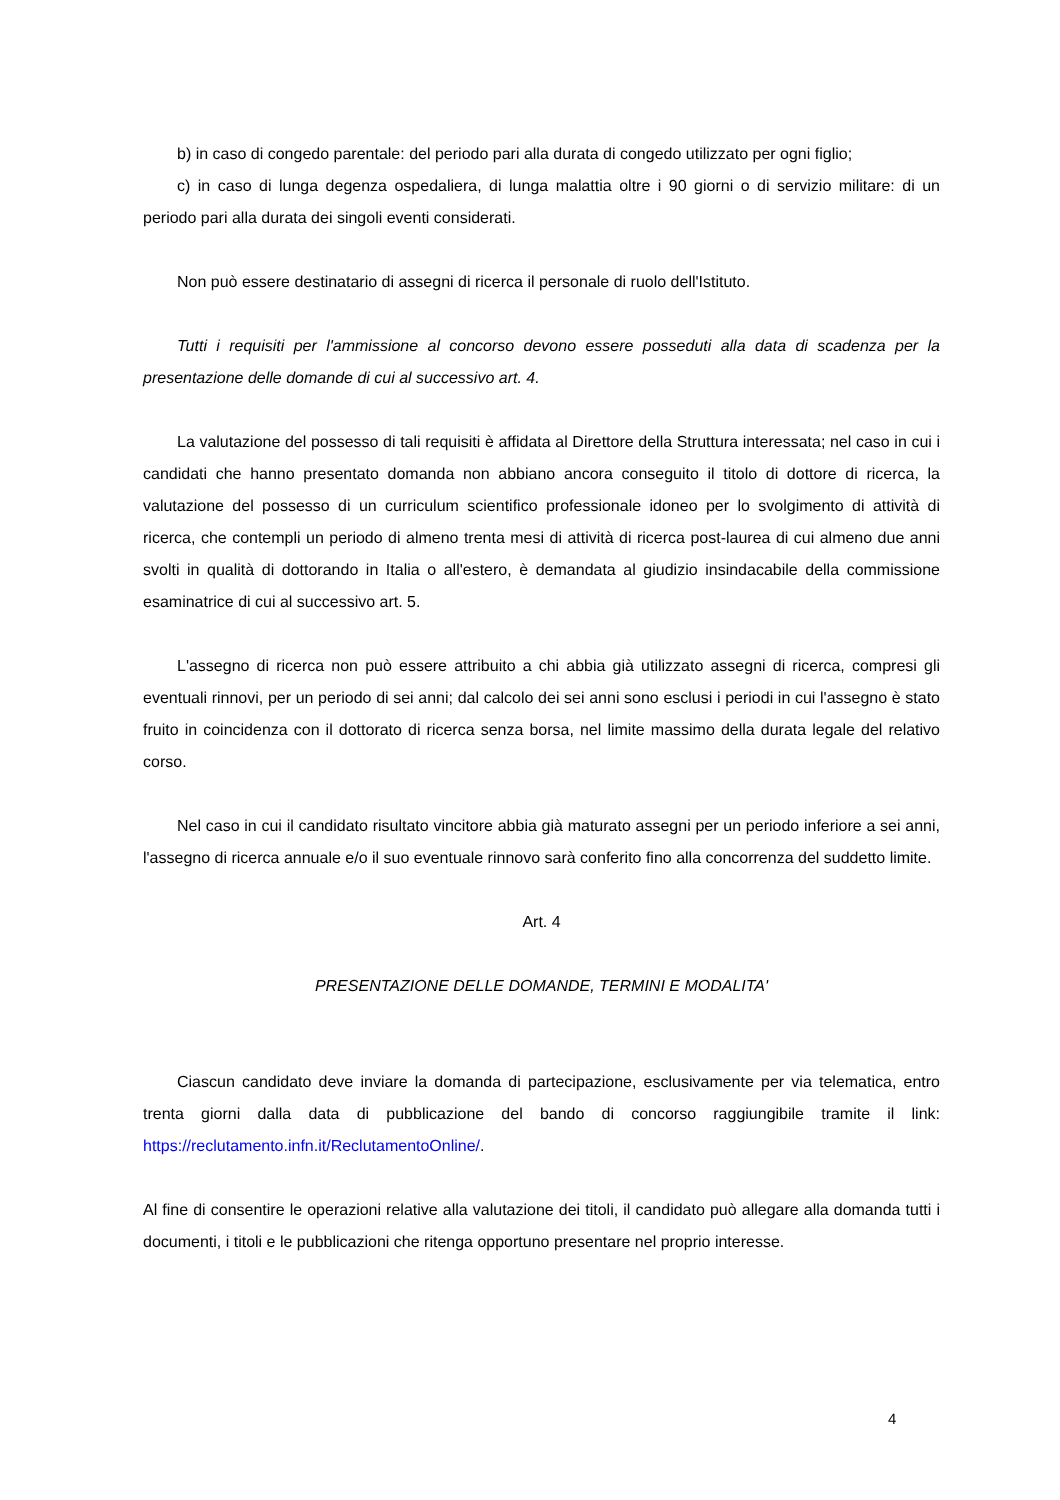b) in caso di congedo parentale: del periodo pari alla durata di congedo utilizzato per ogni figlio;
c) in caso di lunga degenza ospedaliera, di lunga malattia oltre i 90 giorni o di servizio militare: di un periodo pari alla durata dei singoli eventi considerati.
Non può essere destinatario di assegni di ricerca il personale di ruolo dell'Istituto.
Tutti i requisiti per l'ammissione al concorso devono essere posseduti alla data di scadenza per la presentazione delle domande di cui al successivo art. 4.
La valutazione del possesso di tali requisiti è affidata al Direttore della Struttura interessata; nel caso in cui i candidati che hanno presentato domanda non abbiano ancora conseguito il titolo di dottore di ricerca, la valutazione del possesso di un curriculum scientifico professionale idoneo per lo svolgimento di attività di ricerca, che contempli un periodo di almeno trenta mesi di attività di ricerca post-laurea di cui almeno due anni svolti in qualità di dottorando in Italia o all'estero, è demandata al giudizio insindacabile della commissione esaminatrice di cui al successivo art. 5.
L'assegno di ricerca non può essere attribuito a chi abbia già utilizzato assegni di ricerca, compresi gli eventuali rinnovi, per un periodo di sei anni; dal calcolo dei sei anni sono esclusi i periodi in cui l'assegno è stato fruito in coincidenza con il dottorato di ricerca senza borsa, nel limite massimo della durata legale del relativo corso.
Nel caso in cui il candidato risultato vincitore abbia già maturato assegni per un periodo inferiore a sei anni, l'assegno di ricerca annuale e/o il suo eventuale rinnovo sarà conferito fino alla concorrenza del suddetto limite.
Art. 4
PRESENTAZIONE DELLE DOMANDE, TERMINI E MODALITA'
Ciascun candidato deve inviare la domanda di partecipazione, esclusivamente per via telematica, entro trenta giorni dalla data di pubblicazione del bando di concorso raggiungibile tramite il link: https://reclutamento.infn.it/ReclutamentoOnline/.
Al fine di consentire le operazioni relative alla valutazione dei titoli, il candidato può allegare alla domanda tutti i documenti, i titoli e le pubblicazioni che ritenga opportuno presentare nel proprio interesse.
4